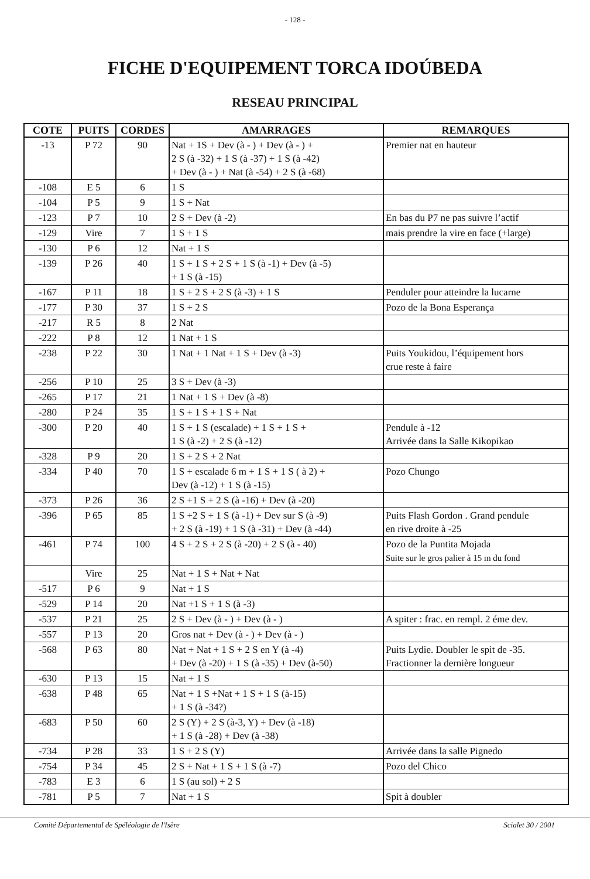- 128 -
FICHE D'EQUIPEMENT TORCA IDOÚBEDA
RESEAU PRINCIPAL
| COTE | PUITS | CORDES | AMARRAGES | REMARQUES |
| --- | --- | --- | --- | --- |
| -13 | P 72 | 90 | Nat + 1S + Dev (à - ) + Dev (à - ) + 2 S (à -32) + 1 S (à -37) + 1 S (à -42) + Dev (à - ) + Nat (à -54) + 2 S (à -68) | Premier nat en hauteur |
| -108 | E 5 | 6 | 1 S | |
| -104 | P 5 | 9 | 1 S + Nat | |
| -123 | P 7 | 10 | 2 S + Dev (à -2) | En bas du P7 ne pas suivre l’actif |
| -129 | Vire | 7 | 1 S + 1 S | mais prendre la vire en face (+large) |
| -130 | P 6 | 12 | Nat + 1 S | |
| -139 | P 26 | 40 | 1 S + 1 S + 2 S + 1 S (à -1) + Dev (à -5) + 1 S (à -15) | |
| -167 | P 11 | 18 | 1 S + 2 S + 2 S (à -3) + 1 S | Penduler pour atteindre la lucarne |
| -177 | P 30 | 37 | 1 S + 2 S | Pozo de la Bona Esperança |
| -217 | R 5 | 8 | 2 Nat | |
| -222 | P 8 | 12 | 1 Nat + 1 S | |
| -238 | P 22 | 30 | 1 Nat + 1 Nat + 1 S + Dev (à -3) | Puits Youkidou, l’équipement hors crue reste à faire |
| -256 | P 10 | 25 | 3 S + Dev (à -3) | |
| -265 | P 17 | 21 | 1 Nat + 1 S + Dev (à -8) | |
| -280 | P 24 | 35 | 1 S + 1 S + 1 S + Nat | |
| -300 | P 20 | 40 | 1 S + 1 S (escalade) + 1 S + 1 S + 1 S (à -2) + 2 S (à -12) | Pendule à -12 Arrivée dans la Salle Kikopikao |
| -328 | P 9 | 20 | 1 S + 2 S + 2 Nat | |
| -334 | P 40 | 70 | 1 S + escalade 6 m + 1 S + 1 S ( à 2) + Dev (à -12) + 1 S (à -15) | Pozo Chungo |
| -373 | P 26 | 36 | 2 S +1 S + 2 S (à -16) + Dev (à -20) | |
| -396 | P 65 | 85 | 1 S +2 S + 1 S (à -1) + Dev sur S (à -9) + 2 S (à -19) + 1 S (à -31) + Dev (à -44) | Puits Flash Gordon . Grand pendule en rive droite à -25 |
| -461 | P 74 | 100 | 4 S + 2 S + 2 S (à -20) + 2 S (à - 40) | Pozo de la Puntita Mojada Suite sur le gros palier à 15 m du fond |
| | Vire | 25 | Nat + 1 S + Nat + Nat | |
| -517 | P 6 | 9 | Nat + 1 S | |
| -529 | P 14 | 20 | Nat +1 S + 1 S (à -3) | |
| -537 | P 21 | 25 | 2 S + Dev (à - ) + Dev (à - ) | A spiter : frac. en rempl. 2 éme dev. |
| -557 | P 13 | 20 | Gros nat + Dev (à - ) + Dev (à - ) | |
| -568 | P 63 | 80 | Nat + Nat + 1 S + 2 S en Y (à -4) + Dev (à -20) + 1 S (à -35) + Dev (à-50) | Puits Lydie. Doubler le spit de -35. Fractionner la dernière longueur |
| -630 | P 13 | 15 | Nat + 1 S | |
| -638 | P 48 | 65 | Nat + 1 S +Nat + 1 S + 1 S (à-15) + 1 S (à -34?) | |
| -683 | P 50 | 60 | 2 S (Y) + 2 S (à-3, Y) + Dev (à -18) + 1 S (à -28) + Dev (à -38) | |
| -734 | P 28 | 33 | 1 S + 2 S (Y) | Arrivée dans la salle Pignedo |
| -754 | P 34 | 45 | 2 S + Nat + 1 S + 1 S (à -7) | Pozo del Chico |
| -783 | E 3 | 6 | 1 S (au sol) + 2 S | |
| -781 | P 5 | 7 | Nat + 1 S | Spit à doubler |
Comité Départemental de Spéléologie de l'Isère Scialet 30 / 2001